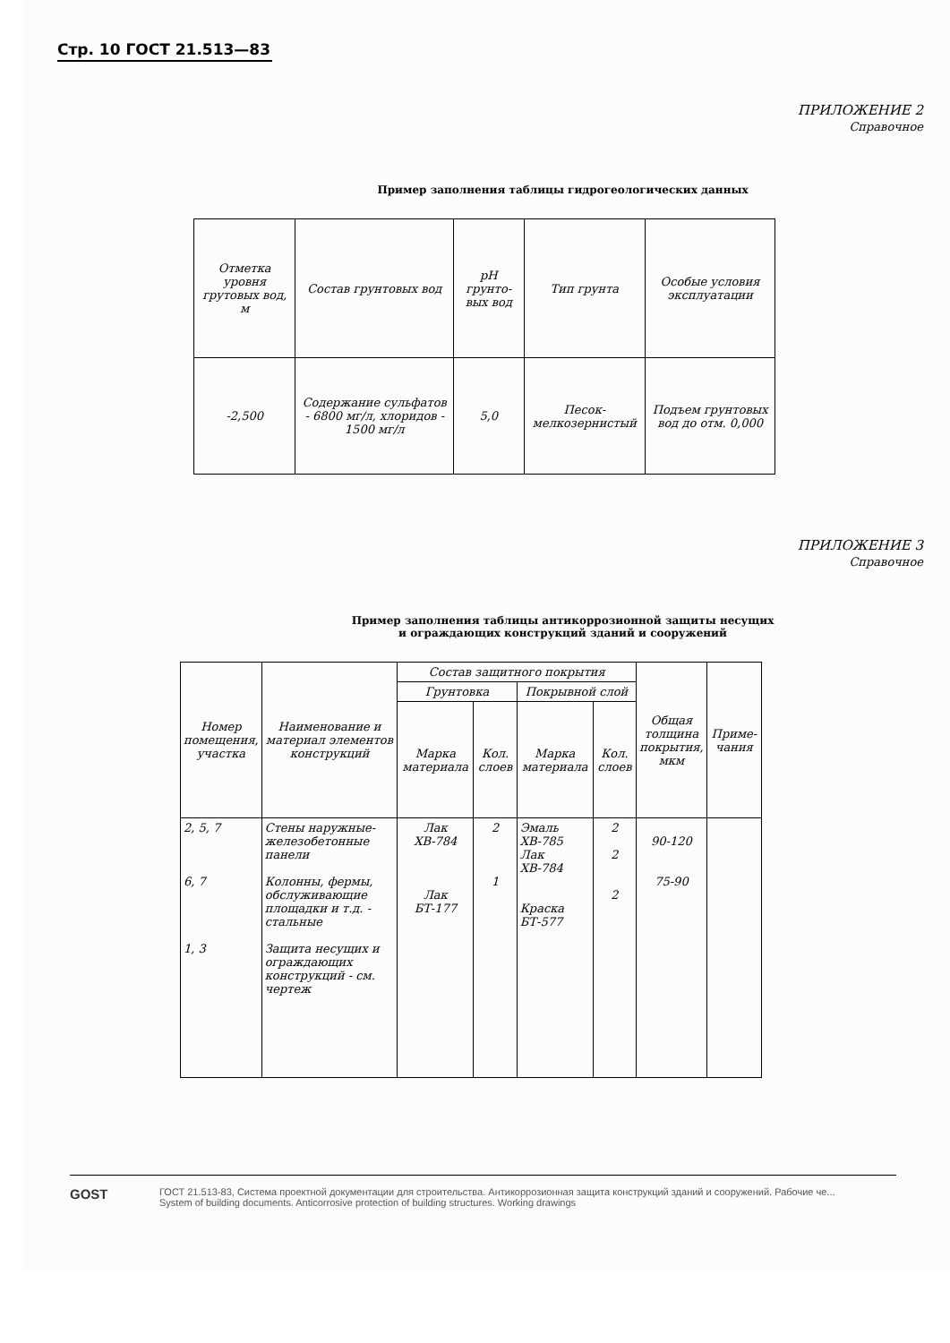Стр. 10 ГОСТ 21.513—83
ПРИЛОЖЕНИЕ 2
Справочное
Пример заполнения таблицы гидрогеологических данных
| Отметка уровня грутовых вод, м | Состав грунтовых вод | pH грунто-вых вод | Тип грунта | Особые условия эксплуатации |
| --- | --- | --- | --- | --- |
| -2,500 | Содержание сульфатов - 6800 мг/л, хлоридов - 1500 мг/л | 5,0 | Песок-мелкозернистый | Подъем грунтовых вод до отм. 0,000 |
ПРИЛОЖЕНИЕ 3
Справочное
Пример заполнения таблицы антикоррозионной защиты несущих
и ограждающих конструкций зданий и сооружений
| Номер помещения, участка | Наименование и материал элементов конструкций | Состав защитного покрытия | | | | Общая толщина покрытия, мкм | Приме-чания |
| --- | --- | --- | --- | --- | --- | --- | --- |
| | | Грунтовка | | Покрывной слой | | | |
| | | Марка материала | Кол. слоев | Марка материала | Кол. слоев | | |
| 2, 5, 7 6, 7 1, 3 | Стены наружные-железобетонные панели Колонны, фермы, обслуживающие площадки и т.д. - стальные Защита несущих и ограждающих конструкций - см. чертеж | Лак ХВ-784 Лак БТ-177 | 2 1 | Эмаль ХВ-785 Лак ХВ-784 Краска БТ-577 | 2 2 2 | 90-120 75-90 | |
GOST
ГОСТ 21.513-83, Система проектной документации для строительства. Антикоррозионная защита конструкций зданий и сооружений. Рабочие че...
System of building documents. Anticorrosive protection of building structures. Working drawings